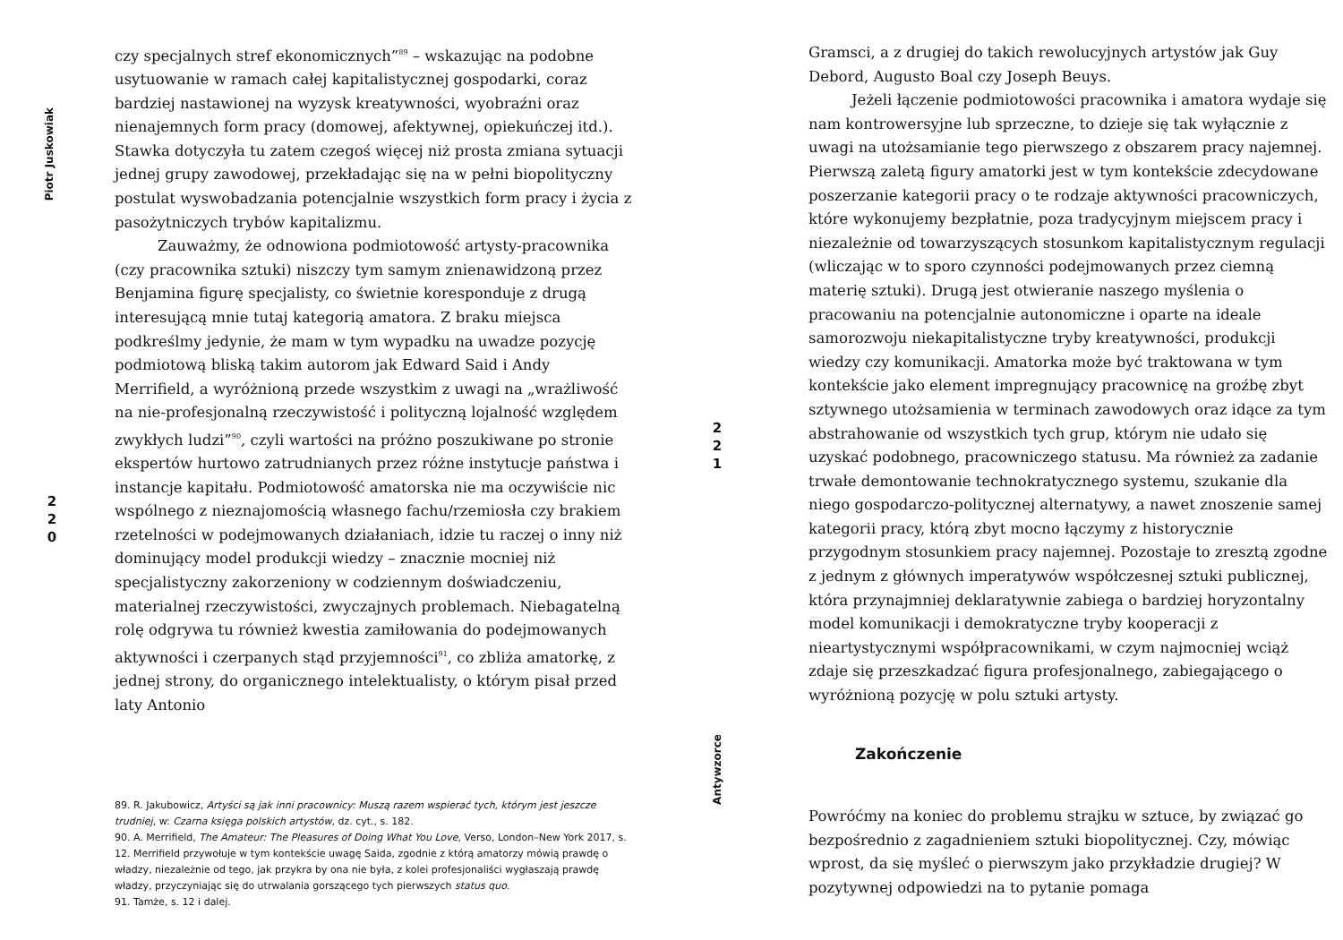Piotr Juskowiak
2
2
0
czy specjalnych stref ekonomicznych”<sup>89</sup> – wskazując na podobne usytuowanie w ramach całej kapitalistycznej gospodarki, coraz bardziej nastawionej na wyzysk kreatywności, wyobraźni oraz nienajemnych form pracy (domowej, afektywnej, opiekuńczej itd.). Stawka dotyczyła tu zatem czegoś więcej niż prosta zmiana sytuacji jednej grupy zawodowej, przekładając się na w pełni biopolityczny postulat wyswobadzania potencjalnie wszystkich form pracy i życia z pasożytniczych trybów kapitalizmu.
Zauważmy, że odnowiona podmiotowość artysty-pracownika (czy pracownika sztuki) niszczy tym samym znienawidzoną przez Benjamina figurę specjalisty, co świetnie koresponduje z drugą interesującą mnie tutaj kategorią amatora. Z braku miejsca podkreślmy jedynie, że mam w tym wypadku na uwadze pozycję podmiotową bliską takim autorom jak Edward Said i Andy Merrifield, a wyróżnioną przede wszystkim z uwagi na „wrażliwość na nie-profesjonalną rzeczywistość i polityczną lojalność względem zwykłych ludzi”<sup>90</sup>, czyli wartości na próżno poszukiwane po stronie ekspertów hurtowo zatrudnianych przez różne instytucje państwa i instancje kapitału. Podmiotowość amatorska nie ma oczywiście nic wspólnego z nieznajomością własnego fachu/rzemiosła czy brakiem rzetelności w podejmowanych działaniach, idzie tu raczej o inny niż dominujący model produkcji wiedzy – znacznie mocniej niż specjalistyczny zakorzeniony w codziennym doświadczeniu, materialnej rzeczywistości, zwyczajnych problemach. Niebagatelną rolę odgrywa tu również kwestia zamiłowania do podejmowanych aktywności i czerpanych stąd przyjemności<sup>91</sup>, co zbliża amatorkę, z jednej strony, do organicznego intelektualisty, o którym pisał przed laty Antonio
89. R. Jakubowicz, Artyści są jak inni pracownicy: Muszą razem wspierać tych, którym jest jeszcze trudniej, w: Czarna księga polskich artystów, dz. cyt., s. 182.
90. A. Merrifield, The Amateur: The Pleasures of Doing What You Love, Verso, London–New York 2017, s. 12. Merrifield przywołuje w tym kontekście uwagę Saida, zgodnie z którą amatorzy mówią prawdę o władzy, niezależnie od tego, jak przykra by ona nie była, z kolei profesjonaliści wygłaszają prawdę władzy, przyczyniając się do utrwalania gorszącego tych pierwszych status quo.
91. Tamże, s. 12 i dalej.
2
2
1
Antywzorce
Gramsci, a z drugiej do takich rewolucyjnych artystów jak Guy Debord, Augusto Boal czy Joseph Beuys.
Jeżeli łączenie podmiotowości pracownika i amatora wydaje się nam kontrowersyjne lub sprzeczne, to dzieje się tak wyłącznie z uwagi na utożsamianie tego pierwszego z obszarem pracy najemnej. Pierwszą zaletą figury amatorki jest w tym kontekście zdecydowane poszerzanie kategorii pracy o te rodzaje aktywności pracowniczych, które wykonujemy bezpłatnie, poza tradycyjnym miejscem pracy i niezależnie od towarzyszących stosunkom kapitalistycznym regulacji (wliczając w to sporo czynności podejmowanych przez ciemną materię sztuki). Drugą jest otwieranie naszego myślenia o pracowaniu na potencjalnie autonomiczne i oparte na ideale samorozwoju niekapitalistyczne tryby kreatywności, produkcji wiedzy czy komunikacji. Amatorka może być traktowana w tym kontekście jako element impregnujący pracownicę na groźbę zbyt sztywnego utożsamienia w terminach zawodowych oraz idące za tym abstrahowanie od wszystkich tych grup, którym nie udało się uzyskać podobnego, pracowniczego statusu. Ma również za zadanie trwałe demontowanie technokratycznego systemu, szukanie dla niego gospodarczo-politycznej alternatywy, a nawet znoszenie samej kategorii pracy, którą zbyt mocno łączymy z historycznie przygodnym stosunkiem pracy najemnej. Pozostaje to zresztą zgodne z jednym z głównych imperatywów współczesnej sztuki publicznej, która przynajmniej deklaratywnie zabiega o bardziej horyzontalny model komunikacji i demokratyczne tryby kooperacji z nieartystycznymi współpracownikami, w czym najmocniej wciąż zdaje się przeszkadzać figura profesjonalnego, zabiegającego o wyróżnioną pozycję w polu sztuki artysty.
Zakończenie
Powróćmy na koniec do problemu strajku w sztuce, by związać go bezpośrednio z zagadnieniem sztuki biopolitycznej. Czy, mówiąc wprost, da się myśleć o pierwszym jako przykładzie drugiej? W pozytywnej odpowiedzi na to pytanie pomaga